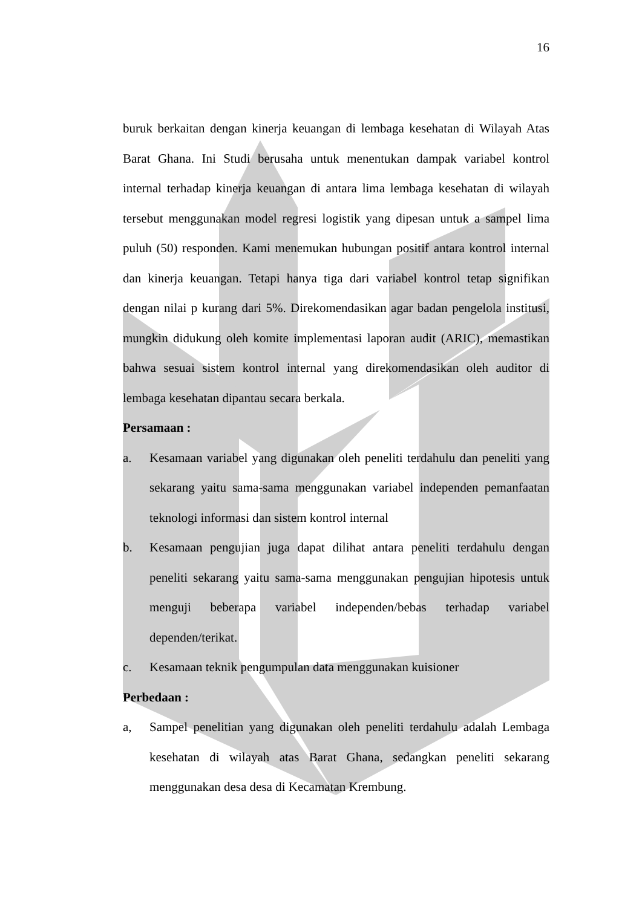16
buruk berkaitan dengan kinerja keuangan di lembaga kesehatan di Wilayah Atas Barat Ghana. Ini Studi berusaha untuk menentukan dampak variabel kontrol internal terhadap kinerja keuangan di antara lima lembaga kesehatan di wilayah tersebut menggunakan model regresi logistik yang dipesan untuk a sampel lima puluh (50) responden. Kami menemukan hubungan positif antara kontrol internal dan kinerja keuangan. Tetapi hanya tiga dari variabel kontrol tetap signifikan dengan nilai p kurang dari 5%. Direkomendasikan agar badan pengelola institusi, mungkin didukung oleh komite implementasi laporan audit (ARIC), memastikan bahwa sesuai sistem kontrol internal yang direkomendasikan oleh auditor di lembaga kesehatan dipantau secara berkala.
Persamaan :
a. Kesamaan variabel yang digunakan oleh peneliti terdahulu dan peneliti yang sekarang yaitu sama-sama menggunakan variabel independen pemanfaatan teknologi informasi dan sistem kontrol internal
b. Kesamaan pengujian juga dapat dilihat antara peneliti terdahulu dengan peneliti sekarang yaitu sama-sama menggunakan pengujian hipotesis untuk menguji beberapa variabel independen/bebas terhadap variabel dependen/terikat.
c. Kesamaan teknik pengumpulan data menggunakan kuisioner
Perbedaan :
a, Sampel penelitian yang digunakan oleh peneliti terdahulu adalah Lembaga kesehatan di wilayah atas Barat Ghana, sedangkan peneliti sekarang menggunakan desa desa di Kecamatan Krembung.